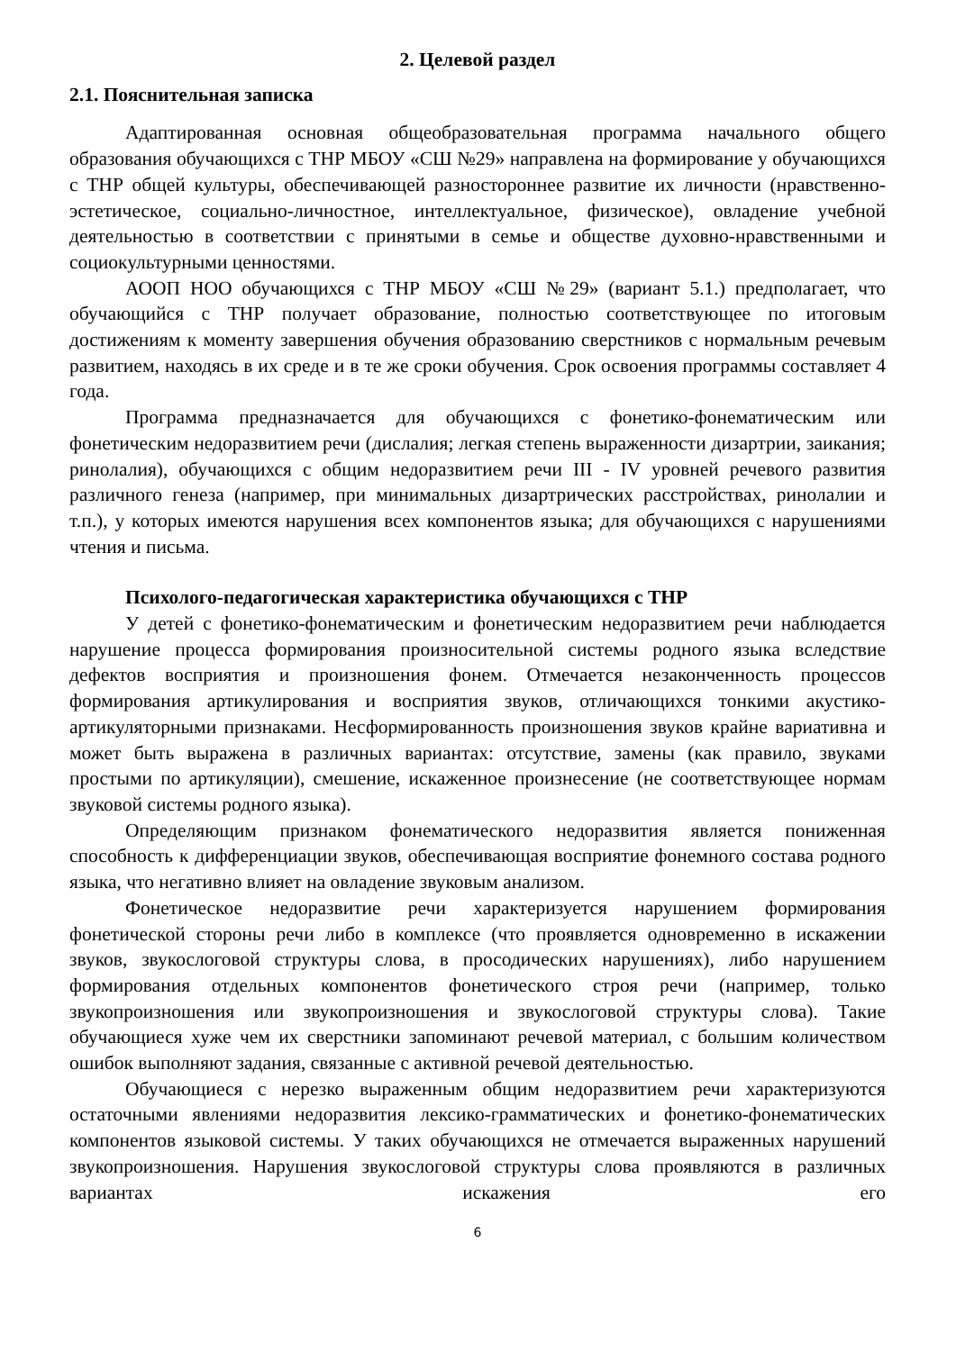2. Целевой раздел
2.1. Пояснительная записка
Адаптированная основная общеобразовательная программа начального общего образования обучающихся с ТНР МБОУ «СШ №29» направлена на формирование у обучающихся с ТНР общей культуры, обеспечивающей разностороннее развитие их личности (нравственно-эстетическое, социально-личностное, интеллектуальное, физическое), овладение учебной деятельностью в соответствии с принятыми в семье и обществе духовно-нравственными и социокультурными ценностями.
АООП НОО обучающихся с ТНР МБОУ «СШ №29» (вариант 5.1.) предполагает, что обучающийся с ТНР получает образование, полностью соответствующее по итоговым достижениям к моменту завершения обучения образованию сверстников с нормальным речевым развитием, находясь в их среде и в те же сроки обучения. Срок освоения программы составляет 4 года.
Программа предназначается для обучающихся с фонетико-фонематическим или фонетическим недоразвитием речи (дислалия; легкая степень выраженности дизартрии, заикания; ринолалия), обучающихся с общим недоразвитием речи III - IV уровней речевого развития различного генеза (например, при минимальных дизартрических расстройствах, ринолалии и т.п.), у которых имеются нарушения всех компонентов языка; для обучающихся с нарушениями чтения и письма.
Психолого-педагогическая характеристика обучающихся с ТНР
У детей с фонетико-фонематическим и фонетическим недоразвитием речи наблюдается нарушение процесса формирования произносительной системы родного языка вследствие дефектов восприятия и произношения фонем. Отмечается незаконченность процессов формирования артикулирования и восприятия звуков, отличающихся тонкими акустико-артикуляторными признаками. Несформированность произношения звуков крайне вариативна и может быть выражена в различных вариантах: отсутствие, замены (как правило, звуками простыми по артикуляции), смешение, искаженное произнесение (не соответствующее нормам звуковой системы родного языка).
Определяющим признаком фонематического недоразвития является пониженная способность к дифференциации звуков, обеспечивающая восприятие фонемного состава родного языка, что негативно влияет на овладение звуковым анализом.
Фонетическое недоразвитие речи характеризуется нарушением формирования фонетической стороны речи либо в комплексе (что проявляется одновременно в искажении звуков, звукослоговой структуры слова, в просодических нарушениях), либо нарушением формирования отдельных компонентов фонетического строя речи (например, только звукопроизношения или звукопроизношения и звукослоговой структуры слова). Такие обучающиеся хуже чем их сверстники запоминают речевой материал, с большим количеством ошибок выполняют задания, связанные с активной речевой деятельностью.
Обучающиеся с нерезко выраженным общим недоразвитием речи характеризуются остаточными явлениями недоразвития лексико-грамматических и фонетико-фонематических компонентов языковой системы. У таких обучающихся не отмечается выраженных нарушений звукопроизношения. Нарушения звукослоговой структуры слова проявляются в различных вариантах искажения его
6